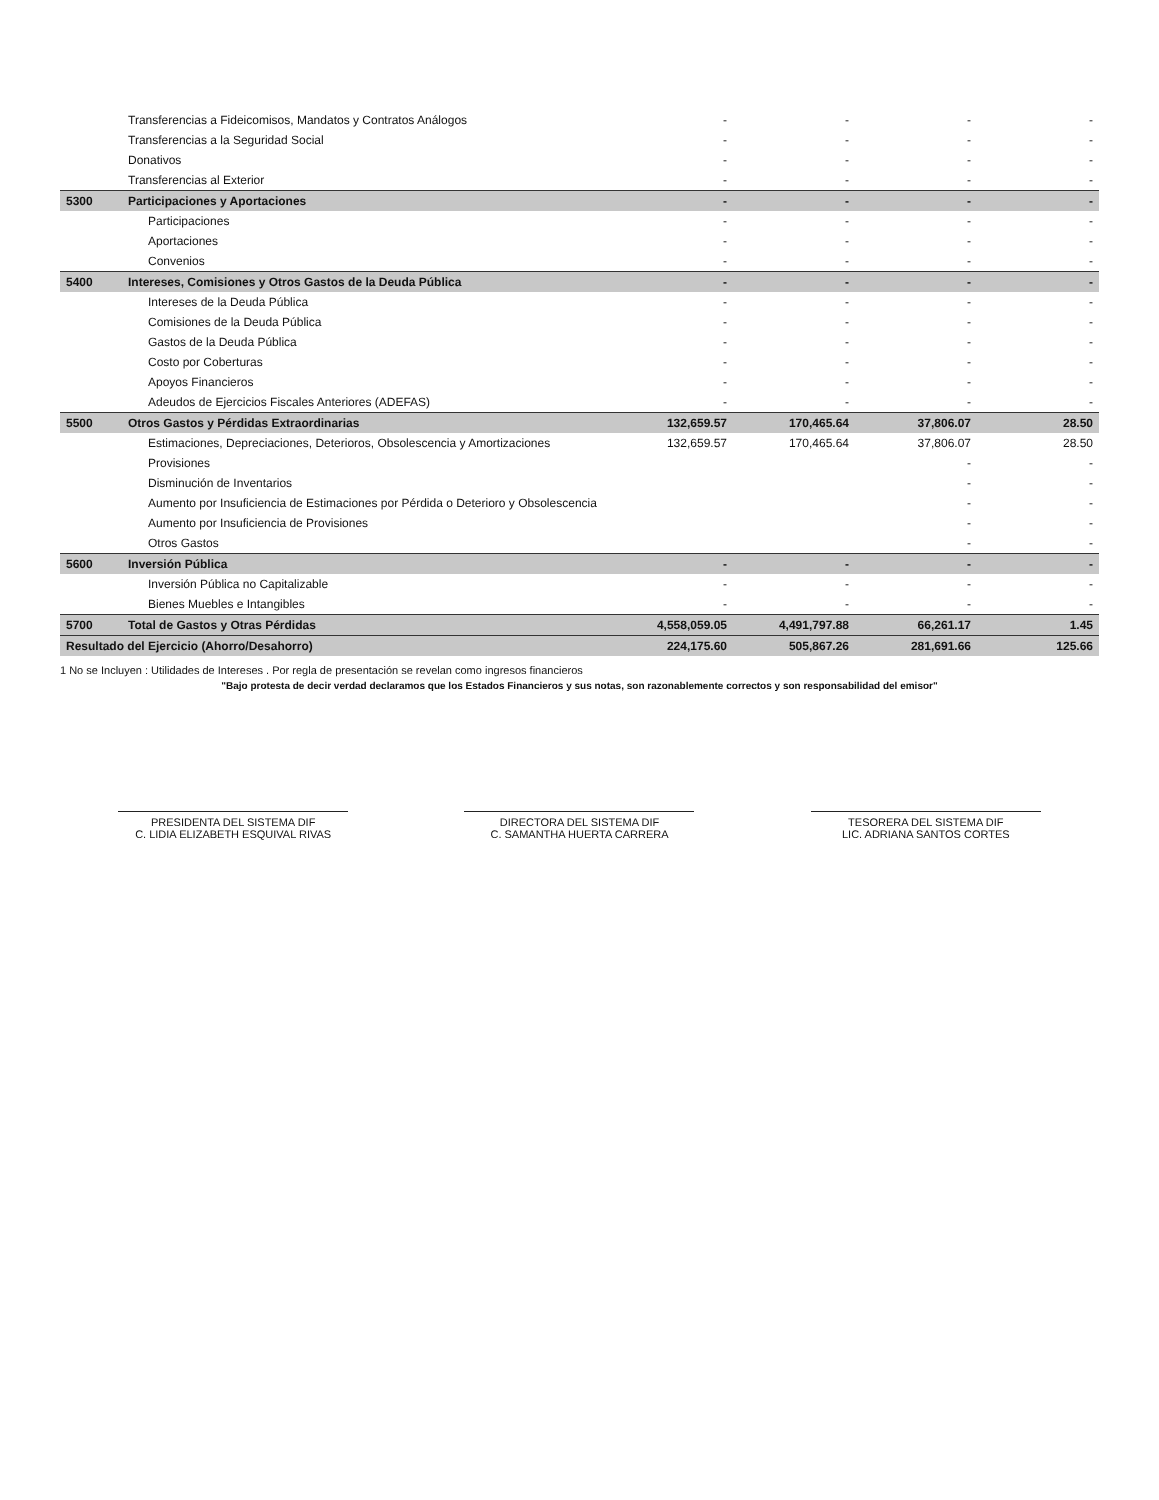| | Transferencias a Fideicomisos, Mandatos y Contratos Análogos | - | - | - | - |
| | Transferencias a la Seguridad Social | - | - | - | - |
| | Donativos | - | - | - | - |
| | Transferencias al Exterior | - | - | - | - |
| 5300 | Participaciones y Aportaciones | - | - | - | - |
| | Participaciones | - | - | - | - |
| | Aportaciones | - | - | - | - |
| | Convenios | - | - | - | - |
| 5400 | Intereses, Comisiones y Otros Gastos de la Deuda Pública | - | - | - | - |
| | Intereses de la Deuda Pública | - | - | - | - |
| | Comisiones de la Deuda Pública | - | - | - | - |
| | Gastos de la Deuda Pública | - | - | - | - |
| | Costo por Coberturas | - | - | - | - |
| | Apoyos Financieros | - | - | - | - |
| | Adeudos de Ejercicios Fiscales Anteriores (ADEFAS) | - | - | - | - |
| 5500 | Otros Gastos y Pérdidas Extraordinarias | 132,659.57 | 170,465.64 | 37,806.07 | 28.50 |
| | Estimaciones, Depreciaciones, Deterioros, Obsolescencia y Amortizaciones | 132,659.57 | 170,465.64 | 37,806.07 | 28.50 |
| | Provisiones | | | - | - |
| | Disminución de Inventarios | | | - | - |
| | Aumento por Insuficiencia de Estimaciones por Pérdida o Deterioro y Obsolescencia | | | - | - |
| | Aumento por Insuficiencia de Provisiones | | | - | - |
| | Otros Gastos | | | - | - |
| 5600 | Inversión Pública | - | - | - | - |
| | Inversión Pública no Capitalizable | - | - | - | - |
| | Bienes Muebles e Intangibles | - | - | - | - |
| 5700 | Total de Gastos y Otras Pérdidas | 4,558,059.05 | 4,491,797.88 | 66,261.17 | 1.45 |
| Resultado del Ejercicio (Ahorro/Desahorro) | | 224,175.60 | 505,867.26 | 281,691.66 | 125.66 |
1 No se Incluyen : Utilidades de Intereses . Por regla de presentación se revelan como ingresos financieros
"Bajo protesta de decir verdad declaramos que los Estados Financieros y sus notas, son razonablemente correctos y son responsabilidad del emisor"
PRESIDENTA DEL SISTEMA DIF
C. LIDIA ELIZABETH ESQUIVAL RIVAS
DIRECTORA DEL SISTEMA DIF
C. SAMANTHA HUERTA CARRERA
TESORERA DEL SISTEMA DIF
LIC. ADRIANA SANTOS CORTES